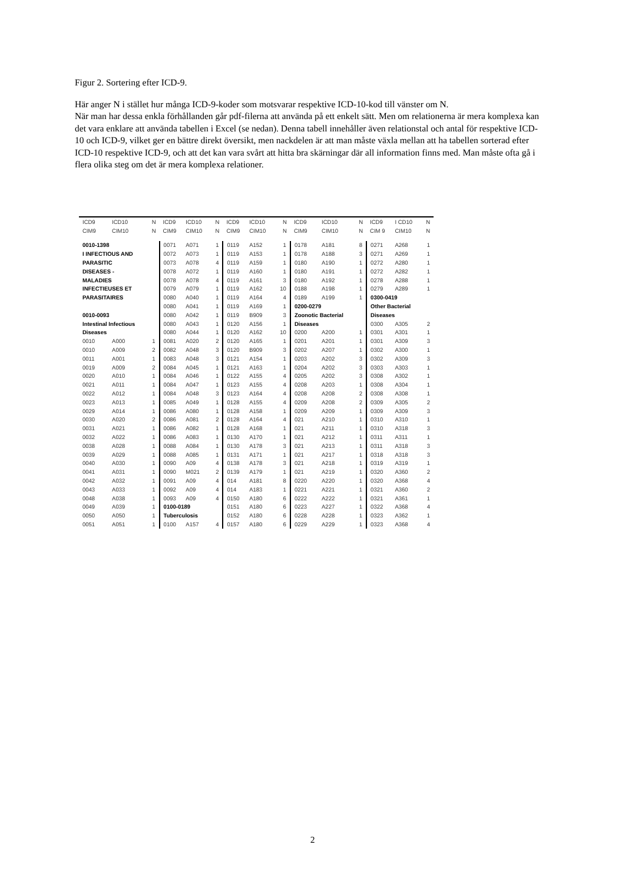Figur 2. Sortering efter ICD-9.
Här anger N i stället hur många ICD-9-koder som motsvarar respektive ICD-10-kod till vänster om N.
När man har dessa enkla förhållanden går pdf-filerna att använda på ett enkelt sätt. Men om relationerna är mera komplexa kan det vara enklare att använda tabellen i Excel (se nedan). Denna tabell innehåller även relationstal och antal för respektive ICD-10 och ICD-9, vilket ger en bättre direkt översikt, men nackdelen är att man måste växla mellan att ha tabellen sorterad efter ICD-10 respektive ICD-9, och att det kan vara svårt att hitta bra skärningar där all information finns med. Man måste ofta gå i flera olika steg om det är mera komplexa relationer.
| ICD9 | ICD10 | N | ICD9 | ICD10 | N | ICD9 | ICD10 | N | ICD9 | ICD10 | N | ICD9 | I CD10 | N |
| --- | --- | --- | --- | --- | --- | --- | --- | --- | --- | --- | --- | --- | --- | --- |
| CIM9 | CIM10 | N | CIM9 | CIM10 | N | CIM9 | CIM10 | N | CIM9 | CIM10 | N | CIM 9 | CIM10 | N |
| 0010-1398 | | | 0071 | A071 | 1 | 0119 | A152 | 1 | 0178 | A181 | 8 | 0271 | A268 | 1 |
| I INFECTIOUS AND | | | 0072 | A073 | 1 | 0119 | A153 | 1 | 0178 | A188 | 3 | 0271 | A269 | 1 |
| PARASITIC | | | 0073 | A078 | 4 | 0119 | A159 | 1 | 0180 | A190 | 1 | 0272 | A280 | 1 |
| DISEASES - | | | 0078 | A072 | 1 | 0119 | A160 | 1 | 0180 | A191 | 1 | 0272 | A282 | 1 |
| MALADIES | | | 0078 | A078 | 4 | 0119 | A161 | 3 | 0180 | A192 | 1 | 0278 | A288 | 1 |
| INFECTIEUSES ET | | | 0079 | A079 | 1 | 0119 | A162 | 10 | 0188 | A198 | 1 | 0279 | A289 | 1 |
| PARASITAIRES | | | 0080 | A040 | 1 | 0119 | A164 | 4 | 0189 | A199 | 1 | 0300-0419 | | |
| | | | 0080 | A041 | 1 | 0119 | A169 | 1 | 0200-0279 | | | Other Bacterial | | |
| 0010-0093 | | | 0080 | A042 | 1 | 0119 | B909 | 3 | Zoonotic Bacterial | | | Diseases | | |
| Intestinal Infectious | | | 0080 | A043 | 1 | 0120 | A156 | 1 | Diseases | | | 0300 | A305 | 2 |
| Diseases | | | 0080 | A044 | 1 | 0120 | A162 | 10 | 0200 | A200 | 1 | 0301 | A301 | 1 |
| 0010 | A000 | 1 | 0081 | A020 | 2 | 0120 | A165 | 1 | 0201 | A201 | 1 | 0301 | A309 | 3 |
| 0010 | A009 | 2 | 0082 | A048 | 3 | 0120 | B909 | 3 | 0202 | A207 | 1 | 0302 | A300 | 1 |
| 0011 | A001 | 1 | 0083 | A048 | 3 | 0121 | A154 | 1 | 0203 | A202 | 3 | 0302 | A309 | 3 |
| 0019 | A009 | 2 | 0084 | A045 | 1 | 0121 | A163 | 1 | 0204 | A202 | 3 | 0303 | A303 | 1 |
| 0020 | A010 | 1 | 0084 | A046 | 1 | 0122 | A155 | 4 | 0205 | A202 | 3 | 0308 | A302 | 1 |
| 0021 | A011 | 1 | 0084 | A047 | 1 | 0123 | A155 | 4 | 0208 | A203 | 1 | 0308 | A304 | 1 |
| 0022 | A012 | 1 | 0084 | A048 | 3 | 0123 | A164 | 4 | 0208 | A208 | 2 | 0308 | A308 | 1 |
| 0023 | A013 | 1 | 0085 | A049 | 1 | 0128 | A155 | 4 | 0209 | A208 | 2 | 0309 | A305 | 2 |
| 0029 | A014 | 1 | 0086 | A080 | 1 | 0128 | A158 | 1 | 0209 | A209 | 1 | 0309 | A309 | 3 |
| 0030 | A020 | 2 | 0086 | A081 | 2 | 0128 | A164 | 4 | 021 | A210 | 1 | 0310 | A310 | 1 |
| 0031 | A021 | 1 | 0086 | A082 | 1 | 0128 | A168 | 1 | 021 | A211 | 1 | 0310 | A318 | 3 |
| 0032 | A022 | 1 | 0086 | A083 | 1 | 0130 | A170 | 1 | 021 | A212 | 1 | 0311 | A311 | 1 |
| 0038 | A028 | 1 | 0088 | A084 | 1 | 0130 | A178 | 3 | 021 | A213 | 1 | 0311 | A318 | 3 |
| 0039 | A029 | 1 | 0088 | A085 | 1 | 0131 | A171 | 1 | 021 | A217 | 1 | 0318 | A318 | 3 |
| 0040 | A030 | 1 | 0090 | A09 | 4 | 0138 | A178 | 3 | 021 | A218 | 1 | 0319 | A319 | 1 |
| 0041 | A031 | 1 | 0090 | M021 | 2 | 0139 | A179 | 1 | 021 | A219 | 1 | 0320 | A360 | 2 |
| 0042 | A032 | 1 | 0091 | A09 | 4 | 014 | A181 | 8 | 0220 | A220 | 1 | 0320 | A368 | 4 |
| 0043 | A033 | 1 | 0092 | A09 | 4 | 014 | A183 | 1 | 0221 | A221 | 1 | 0321 | A360 | 2 |
| 0048 | A038 | 1 | 0093 | A09 | 4 | 0150 | A180 | 6 | 0222 | A222 | 1 | 0321 | A361 | 1 |
| 0049 | A039 | 1 | 0100-0189 | | | 0151 | A180 | 6 | 0223 | A227 | 1 | 0322 | A368 | 4 |
| 0050 | A050 | 1 | Tuberculosis | | | 0152 | A180 | 6 | 0228 | A228 | 1 | 0323 | A362 | 1 |
| 0051 | A051 | 1 | 0100 | A157 | 4 | 0157 | A180 | 6 | 0229 | A229 | 1 | 0323 | A368 | 4 |
2